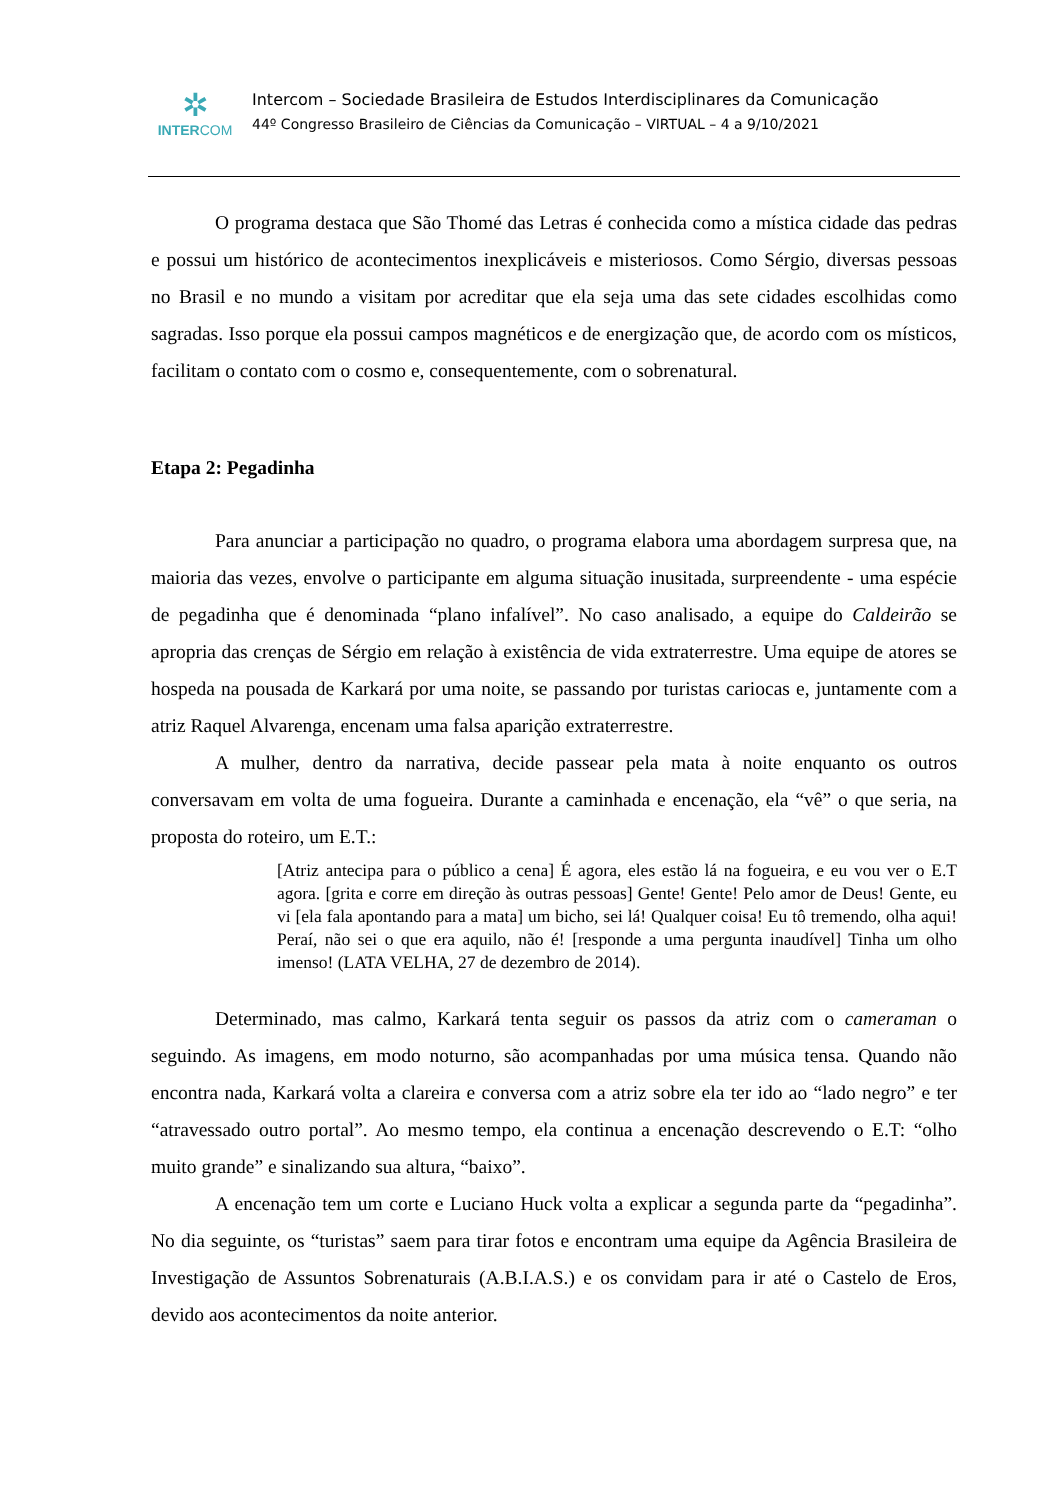✲
INTERCOM
Intercom – Sociedade Brasileira de Estudos Interdisciplinares da Comunicação
44º Congresso Brasileiro de Ciências da Comunicação – VIRTUAL – 4 a 9/10/2021
O programa destaca que São Thomé das Letras é conhecida como a mística cidade das pedras e possui um histórico de acontecimentos inexplicáveis e misteriosos. Como Sérgio, diversas pessoas no Brasil e no mundo a visitam por acreditar que ela seja uma das sete cidades escolhidas como sagradas. Isso porque ela possui campos magnéticos e de energização que, de acordo com os místicos, facilitam o contato com o cosmo e, consequentemente, com o sobrenatural.
Etapa 2: Pegadinha
Para anunciar a participação no quadro, o programa elabora uma abordagem surpresa que, na maioria das vezes, envolve o participante em alguma situação inusitada, surpreendente - uma espécie de pegadinha que é denominada “plano infalível”. No caso analisado, a equipe do Caldeirão se apropria das crenças de Sérgio em relação à existência de vida extraterrestre. Uma equipe de atores se hospeda na pousada de Karkará por uma noite, se passando por turistas cariocas e, juntamente com a atriz Raquel Alvarenga, encenam uma falsa aparição extraterrestre.
A mulher, dentro da narrativa, decide passear pela mata à noite enquanto os outros conversavam em volta de uma fogueira. Durante a caminhada e encenação, ela “vê” o que seria, na proposta do roteiro, um E.T.:
[Atriz antecipa para o público a cena] É agora, eles estão lá na fogueira, e eu vou ver o E.T agora. [grita e corre em direção às outras pessoas] Gente! Gente! Pelo amor de Deus! Gente, eu vi [ela fala apontando para a mata] um bicho, sei lá! Qualquer coisa! Eu tô tremendo, olha aqui! Peraí, não sei o que era aquilo, não é! [responde a uma pergunta inaudível] Tinha um olho imenso! (LATA VELHA, 27 de dezembro de 2014).
Determinado, mas calmo, Karkará tenta seguir os passos da atriz com o cameraman o seguindo. As imagens, em modo noturno, são acompanhadas por uma música tensa. Quando não encontra nada, Karkará volta a clareira e conversa com a atriz sobre ela ter ido ao “lado negro” e ter “atravessado outro portal”. Ao mesmo tempo, ela continua a encenação descrevendo o E.T: “olho muito grande” e sinalizando sua altura, “baixo”.
A encenação tem um corte e Luciano Huck volta a explicar a segunda parte da “pegadinha”. No dia seguinte, os “turistas” saem para tirar fotos e encontram uma equipe da Agência Brasileira de Investigação de Assuntos Sobrenaturais (A.B.I.A.S.) e os convidam para ir até o Castelo de Eros, devido aos acontecimentos da noite anterior.